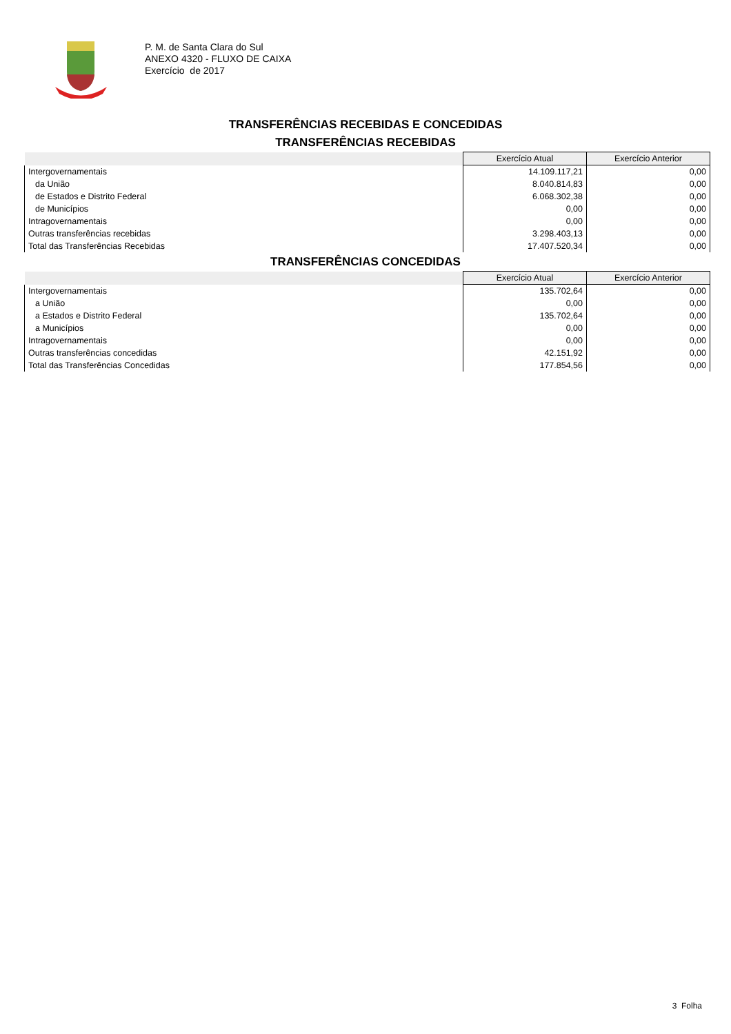P. M. de Santa Clara do Sul
ANEXO 4320 - FLUXO DE CAIXA
Exercício de 2017
TRANSFERÊNCIAS RECEBIDAS E CONCEDIDAS
TRANSFERÊNCIAS RECEBIDAS
| | Exercício Atual | Exercício Anterior |
| --- | --- | --- |
| Intergovernamentais | 14.109.117,21 | 0,00 |
| da União | 8.040.814,83 | 0,00 |
| de Estados e Distrito Federal | 6.068.302,38 | 0,00 |
| de Municípios | 0,00 | 0,00 |
| Intragovernamentais | 0,00 | 0,00 |
| Outras transferências recebidas | 3.298.403,13 | 0,00 |
| Total das Transferências Recebidas | 17.407.520,34 | 0,00 |
TRANSFERÊNCIAS CONCEDIDAS
| | Exercício Atual | Exercício Anterior |
| --- | --- | --- |
| Intergovernamentais | 135.702,64 | 0,00 |
| a União | 0,00 | 0,00 |
| a Estados e Distrito Federal | 135.702,64 | 0,00 |
| a Municípios | 0,00 | 0,00 |
| Intragovernamentais | 0,00 | 0,00 |
| Outras transferências concedidas | 42.151,92 | 0,00 |
| Total das Transferências Concedidas | 177.854,56 | 0,00 |
3 Folha